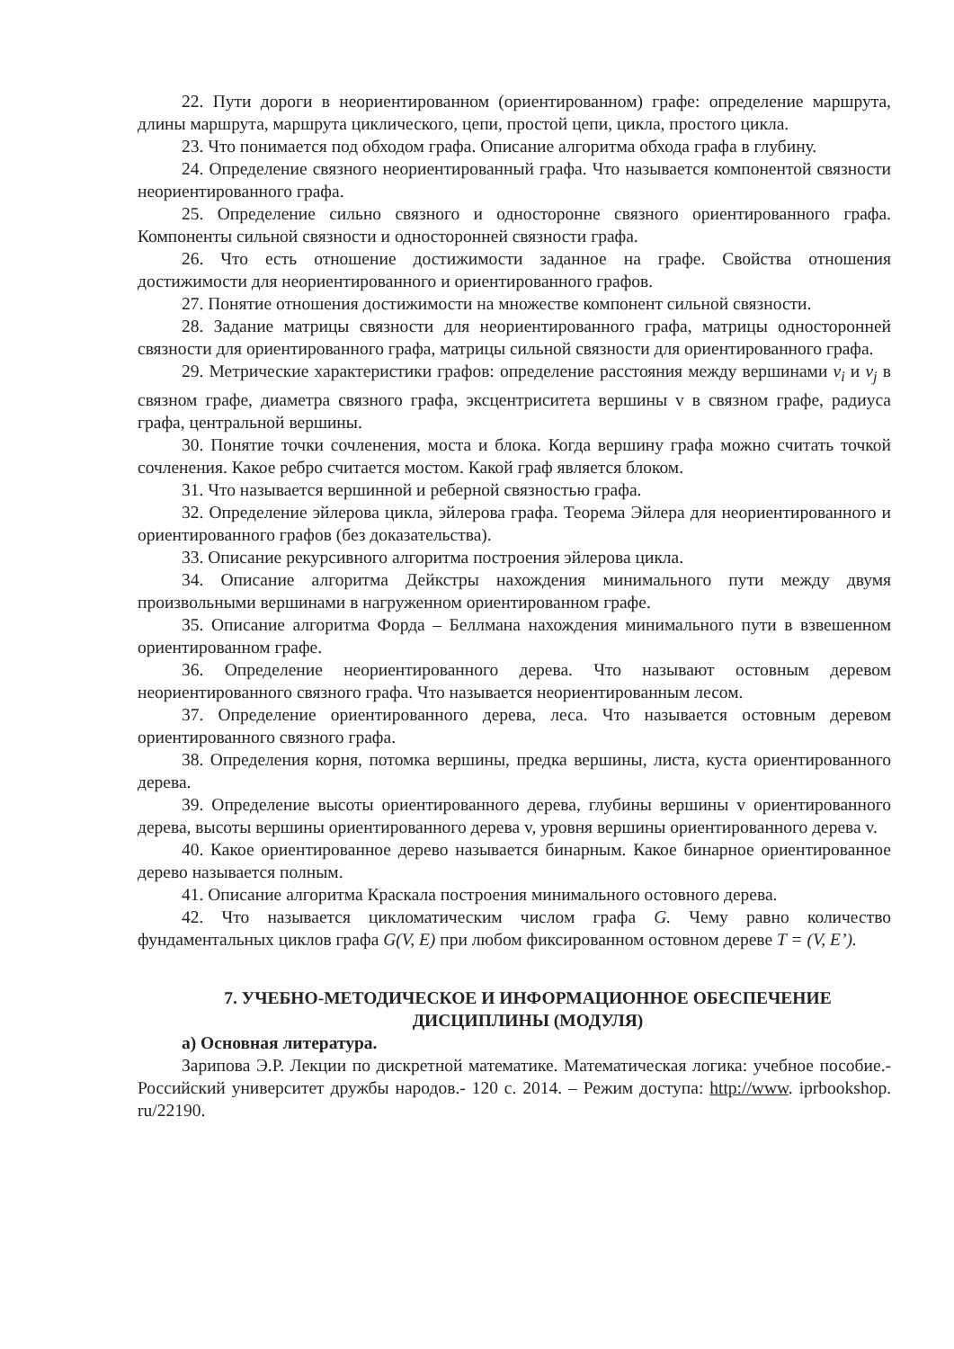22. Пути дороги в неориентированном (ориентированном) графе: определение маршрута, длины маршрута, маршрута циклического, цепи, простой цепи, цикла, простого цикла.
23. Что понимается под обходом графа. Описание алгоритма обхода графа в глубину.
24. Определение связного неориентированный графа. Что называется компонентой связности неориентированного графа.
25. Определение сильно связного и односторонне связного ориентированного графа. Компоненты сильной связности и односторонней связности графа.
26. Что есть отношение достижимости заданное на графе. Свойства отношения достижимости для неориентированного и ориентированного графов.
27. Понятие отношения достижимости на множестве компонент сильной связности.
28. Задание матрицы связности для неориентированного графа, матрицы односторонней связности для ориентированного графа, матрицы сильной связности для ориентированного графа.
29. Метрические характеристики графов: определение расстояния между вершинами v<sub>i</sub> и v<sub>j</sub> в связном графе, диаметра связного графа, эксцентриситета вершины v в связном графе, радиуса графа, центральной вершины.
30. Понятие точки сочленения, моста и блока. Когда вершину графа можно считать точкой сочленения. Какое ребро считается мостом. Какой граф является блоком.
31. Что называется вершинной и реберной связностью графа.
32. Определение эйлерова цикла, эйлерова графа. Теорема Эйлера для неориентированного и ориентированного графов (без доказательства).
33. Описание рекурсивного алгоритма построения эйлерова цикла.
34. Описание алгоритма Дейкстры нахождения минимального пути между двумя произвольными вершинами в нагруженном ориентированном графе.
35. Описание алгоритма Форда – Беллмана нахождения минимального пути в взвешенном ориентированном графе.
36. Определение неориентированного дерева. Что называют остовным деревом неориентированного связного графа. Что называется неориентированным лесом.
37. Определение ориентированного дерева, леса. Что называется остовным деревом ориентированного связного графа.
38. Определения корня, потомка вершины, предка вершины, листа, куста ориентированного дерева.
39. Определение высоты ориентированного дерева, глубины вершины v ориентированного дерева, высоты вершины ориентированного дерева v, уровня вершины ориентированного дерева v.
40. Какое ориентированное дерево называется бинарным. Какое бинарное ориентированное дерево называется полным.
41. Описание алгоритма Краскала построения минимального остовного дерева.
42. Что называется цикломатическим числом графа G. Чему равно количество фундаментальных циклов графа G(V, E) при любом фиксированном остовном дереве T = (V, E’).
7. УЧЕБНО-МЕТОДИЧЕСКОЕ И ИНФОРМАЦИОННОЕ ОБЕСПЕЧЕНИЕ ДИСЦИПЛИНЫ (МОДУЛЯ)
а) Основная литература.
Зарипова Э.Р. Лекции по дискретной математике. Математическая логика: учебное пособие.- Российский университет дружбы народов.- 120 с. 2014. – Режим доступа: http://www. iprbookshop. ru/22190.